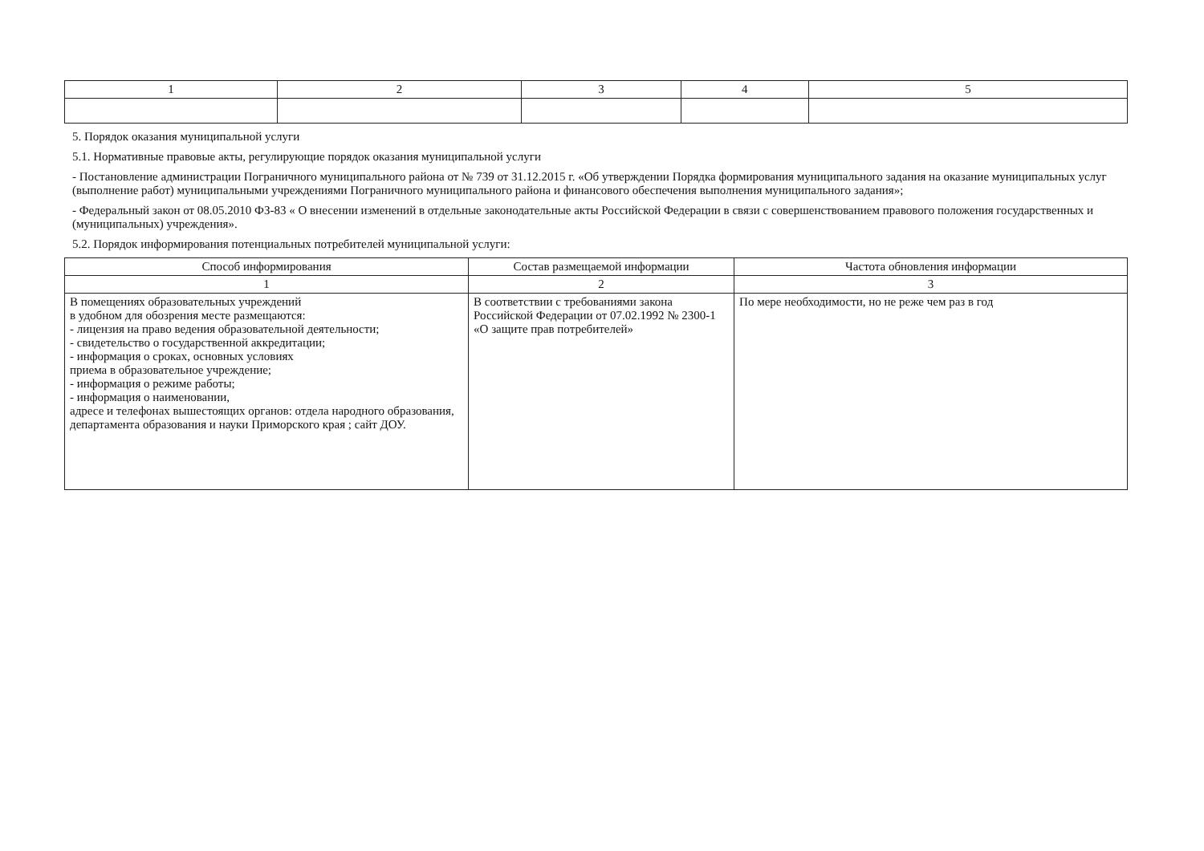| 1 | 2 | 3 | 4 | 5 |
5. Порядок оказания муниципальной услуги
5.1. Нормативные правовые акты, регулирующие порядок оказания муниципальной услуги
- Постановление администрации Пограничного муниципального района от № 739 от 31.12.2015 г. «Об утверждении Порядка формирования муниципального задания на оказание муниципальных услуг (выполнение работ) муниципальными учреждениями Пограничного муниципального района и финансового обеспечения выполнения муниципального задания»;
- Федеральный закон от 08.05.2010 ФЗ-83 « О внесении изменений в отдельные законодательные акты Российской Федерации в связи с совершенствованием правового положения государственных и (муниципальных) учреждения».
5.2. Порядок информирования потенциальных потребителей муниципальной услуги:
| Способ информирования | Состав размещаемой информации | Частота обновления информации |
| --- | --- | --- |
| 1 | 2 | 3 |
| В помещениях образовательных учреждений в удобном для обозрения месте размещаются: - лицензия на право ведения образовательной деятельности; - свидетельство о государственной аккредитации; - информация о сроках, основных условиях приема в образовательное учреждение; - информация о режиме работы; - информация о наименовании, адресе и телефонах вышестоящих органов: отдела народного образования, департамента образования и науки Приморского края ; сайт ДОУ. | В соответствии с требованиями закона Российской Федерации от 07.02.1992 № 2300-1 «О защите прав потребителей» | По мере необходимости, но не реже чем раз в год |